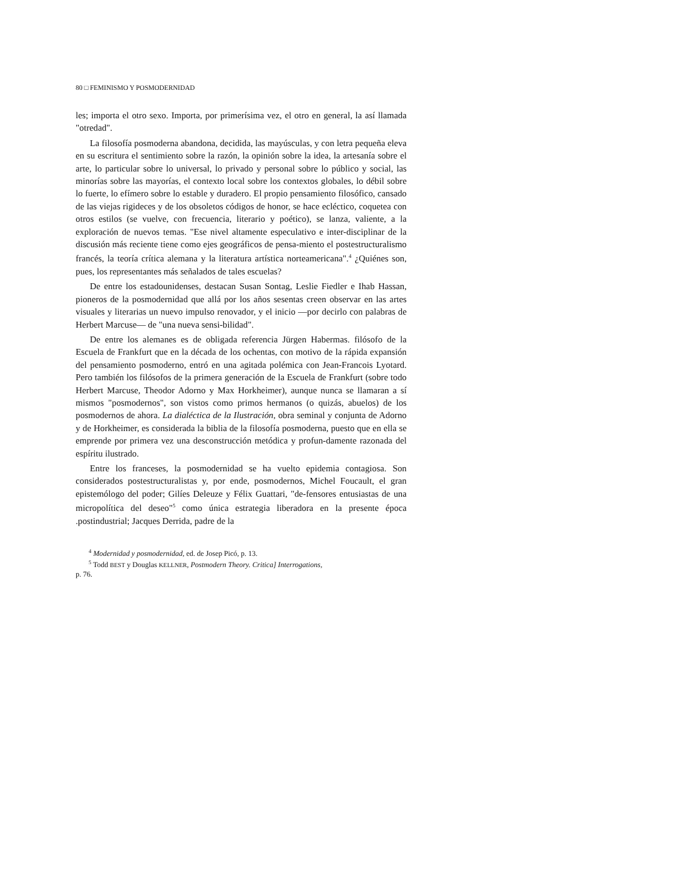80 □ FEMINISMO Y POSMODERNIDAD
les; importa el otro sexo. Importa, por primerísima vez, el otro en general, la así llamada "otredad".
La filosofía posmoderna abandona, decidida, las mayúsculas, y con letra pequeña eleva en su escritura el sentimiento sobre la razón, la opinión sobre la idea, la artesanía sobre el arte, lo particular sobre lo universal, lo privado y personal sobre lo público y social, las minorías sobre las mayorías, el contexto local sobre los contextos globales, lo débil sobre lo fuerte, lo efímero sobre lo estable y duradero. El propio pensamiento filosófico, cansado de las viejas rigideces y de los obsoletos códigos de honor, se hace ecléctico, coquetea con otros estilos (se vuelve, con frecuencia, literario y poético), se lanza, valiente, a la exploración de nuevos temas. "Ese nivel altamente especulativo e inter-disciplinar de la discusión más reciente tiene como ejes geográficos de pensa-miento el postestructuralismo francés, la teoría crítica alemana y la literatura artística norteamericana".<sup>4</sup> ¿Quiénes son, pues, los representantes más señalados de tales escuelas?
De entre los estadounidenses, destacan Susan Sontag, Leslie Fiedler e Ihab Hassan, pioneros de la posmodernidad que allá por los años sesentas creen observar en las artes visuales y literarias un nuevo impulso renovador, y el inicio —por decirlo con palabras de Herbert Marcuse— de "una nueva sensi-bilidad".
De entre los alemanes es de obligada referencia Jürgen Habermas. filósofo de la Escuela de Frankfurt que en la década de los ochentas, con motivo de la rápida expansión del pensamiento posmoderno, entró en una agitada polémica con Jean-Francois Lyotard. Pero también los filósofos de la primera generación de la Escuela de Frankfurt (sobre todo Herbert Marcuse, Theodor Adorno y Max Horkheimer), aunque nunca se llamaran a sí mismos "posmodernos", son vistos como primos hermanos (o quizás, abuelos) de los posmodernos de ahora. La dialéctica de la Ilustración, obra seminal y conjunta de Adorno y de Horkheimer, es considerada la biblia de la filosofía posmoderna, puesto que en ella se emprende por primera vez una desconstrucción metódica y profun-damente razonada del espíritu ilustrado.
Entre los franceses, la posmodernidad se ha vuelto epidemia contagiosa. Son considerados postestructuralistas y, por ende, posmodernos, Michel Foucault, el gran epistemólogo del poder; Gilíes Deleuze y Félix Guattari, "de-fensores entusiastas de una micropolítica del deseo"<sup>5</sup> como única estrategia liberadora en la presente época .postindustrial; Jacques Derrida, padre de la
<sup>4</sup> Modernidad y posmodernidad, ed. de Josep Picó, p. 13.
<sup>5</sup> Todd BEST y Douglas KELLNER, Postmodern Theory. Critica] Interrogations,
p. 76.